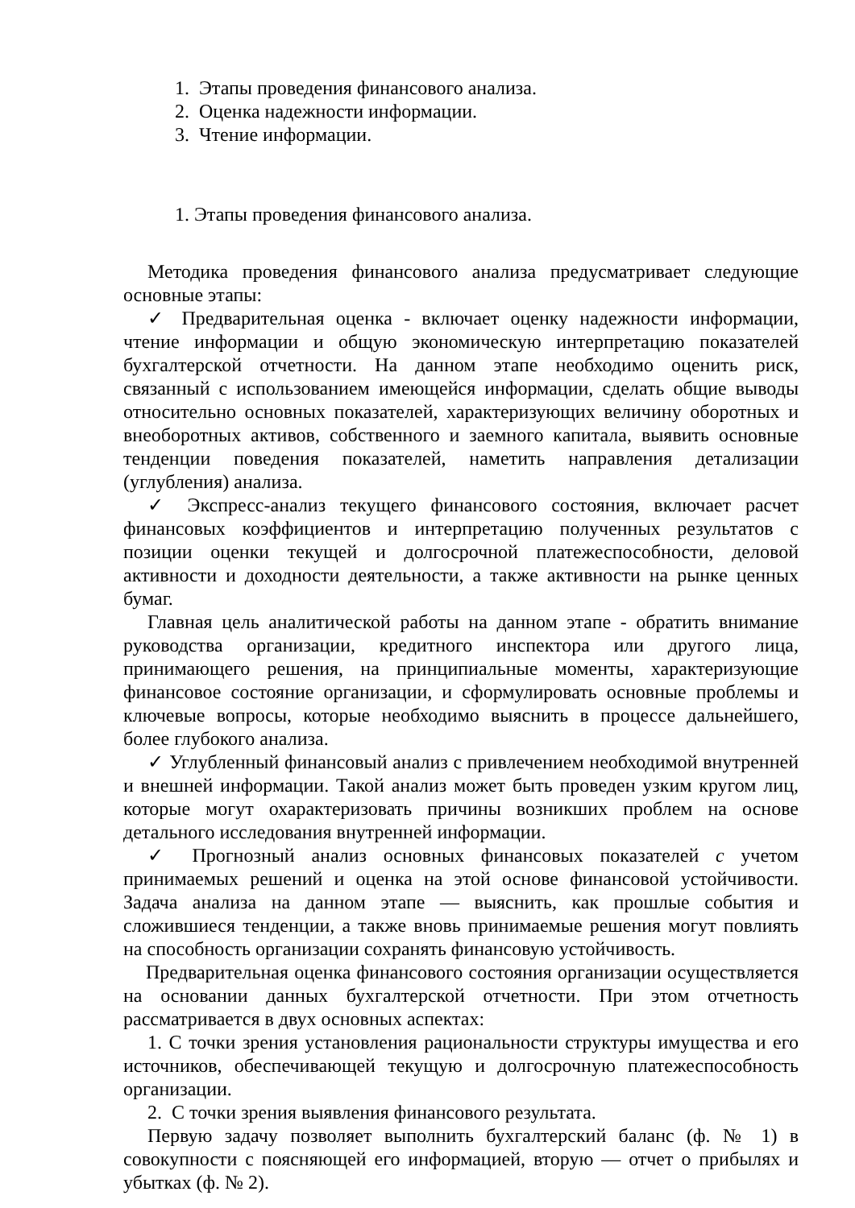1. Этапы проведения финансового анализа.
2. Оценка надежности информации.
3. Чтение информации.
1. Этапы проведения финансового анализа.
Методика проведения финансового анализа предусматривает следующие основные этапы:
✓ Предварительная оценка - включает оценку надежности информации, чтение информации и общую экономическую интерпретацию показателей бухгалтерской отчетности. На данном этапе необходимо оценить риск, связанный с использованием имеющейся информации, сделать общие выводы относительно основных показателей, характеризующих величину оборотных и внеоборотных активов, собственного и заемного капитала, выявить основные тенденции поведения показателей, наметить направления детализации (углубления) анализа.
✓ Экспресс-анализ текущего финансового состояния, включает расчет финансовых коэффициентов и интерпретацию полученных результатов с позиции оценки текущей и долгосрочной платежеспособности, деловой активности и доходности деятельности, а также активности на рынке ценных бумаг.
Главная цель аналитической работы на данном этапе - обратить внимание руководства организации, кредитного инспектора или другого лица, принимающего решения, на принципиальные моменты, характеризующие финансовое состояние организации, и сформулировать основные проблемы и ключевые вопросы, которые необходимо выяснить в процессе дальнейшего, более глубокого анализа.
✓ Углубленный финансовый анализ с привлечением необходимой внутренней и внешней информации. Такой анализ может быть проведен узким кругом лиц, которые могут охарактеризовать причины возникших проблем на основе детального исследования внутренней информации.
✓ Прогнозный анализ основных финансовых показателей с учетом принимаемых решений и оценка на этой основе финансовой устойчивости. Задача анализа на данном этапе — выяснить, как прошлые события и сложившиеся тенденции, а также вновь принимаемые решения могут повлиять на способность организации сохранять финансовую устойчивость.
Предварительная оценка финансового состояния организации осуществляется на основании данных бухгалтерской отчетности. При этом отчетность рассматривается в двух основных аспектах:
1. С точки зрения установления рациональности структуры имущества и его источников, обеспечивающей текущую и долгосрочную платежеспособность организации.
2. С точки зрения выявления финансового результата.
Первую задачу позволяет выполнить бухгалтерский баланс (ф. № 1) в совокупности с поясняющей его информацией, вторую — отчет о прибылях и убытках (ф. № 2).